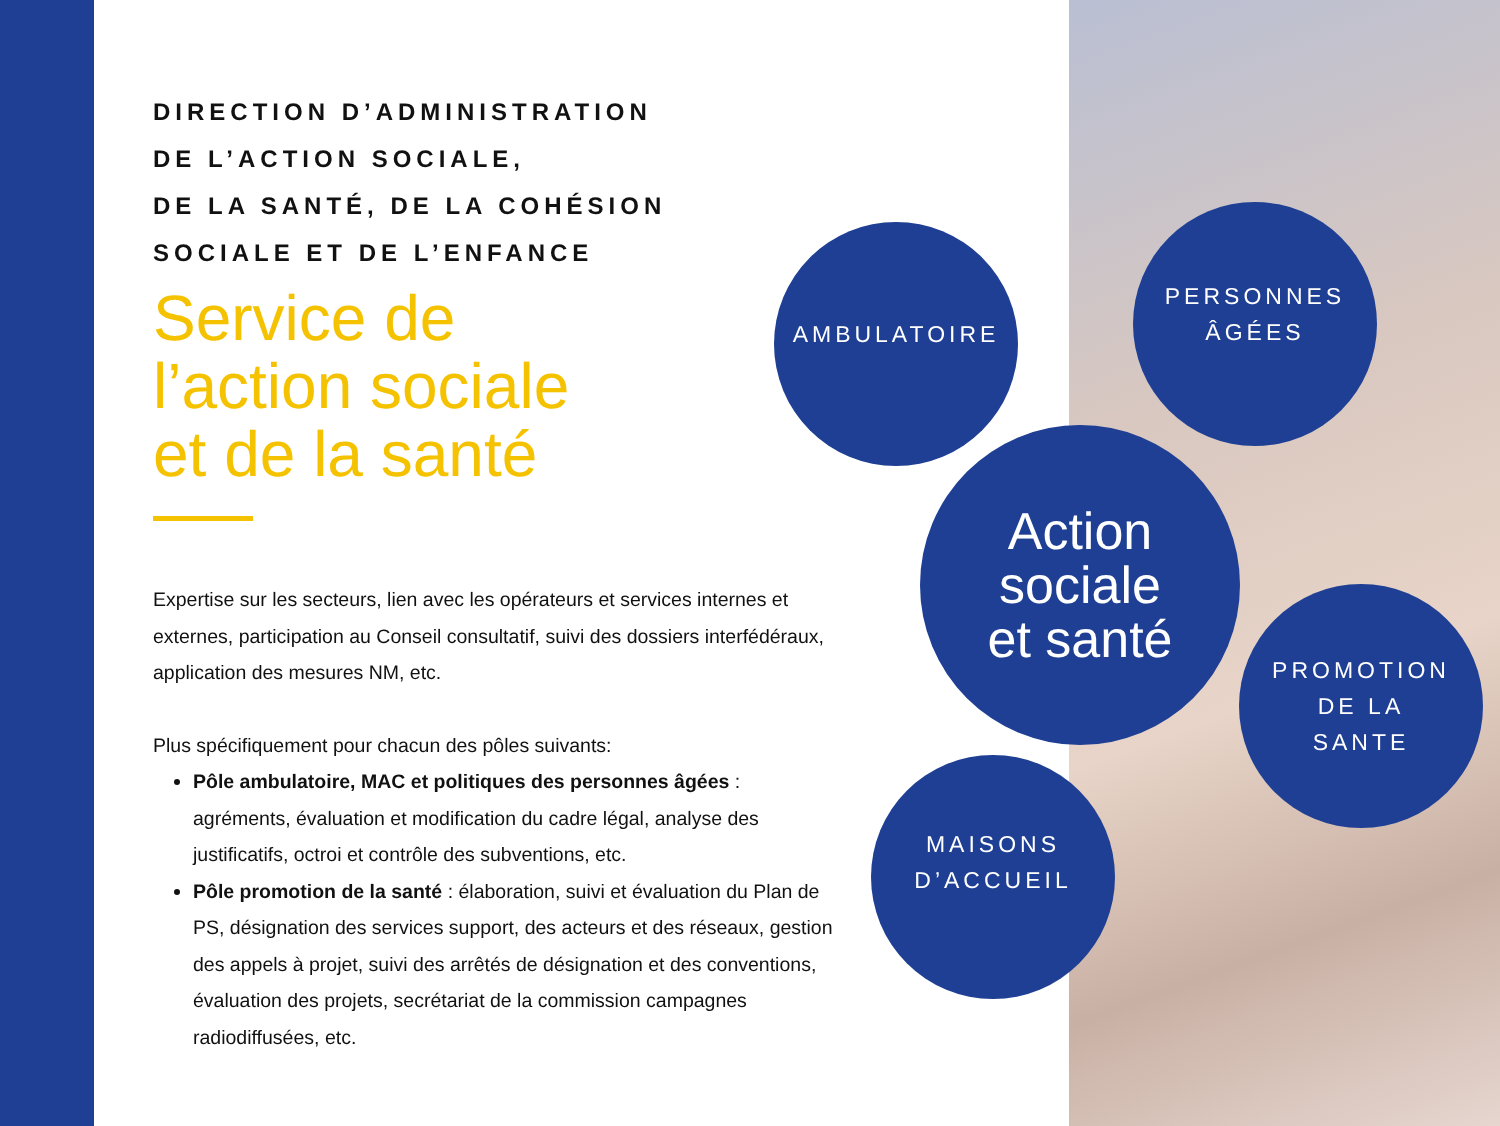DIRECTION D’ADMINISTRATION
DE L’ACTION SOCIALE,
DE LA SANTÉ, DE LA COHÉSION
SOCIALE ET DE L’ENFANCE
Service de
l’action sociale
et de la santé
Expertise sur les secteurs, lien avec les opérateurs et services internes et externes, participation au Conseil consultatif, suivi des dossiers interfédéraux, application des mesures NM, etc.
Plus spécifiquement pour chacun des pôles suivants:
Pôle ambulatoire, MAC et politiques des personnes âgées : agréments, évaluation et modification du cadre légal, analyse des justificatifs, octroi et contrôle des subventions, etc.
Pôle promotion de la santé : élaboration, suivi et évaluation du Plan de PS, désignation des services support, des acteurs et des réseaux, gestion des appels à projet, suivi des arrêtés de désignation et des conventions, évaluation des projets, secrétariat de la commission campagnes radiodiffusées, etc.
AMBULATOIRE
PERSONNES
ÂGÉES
Action
sociale
et santé
PROMOTION
DE LA
SANTE
MAISONS
D’ACCUEIL